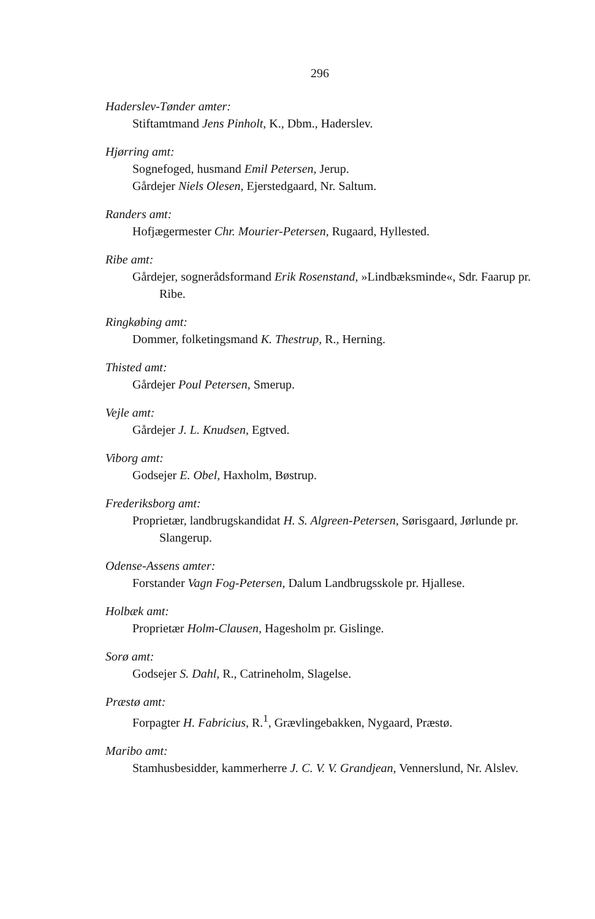296
Haderslev-Tønder amter:
Stiftamtmand Jens Pinholt, K., Dbm., Haderslev.
Hjørring amt:
Sognefoged, husmand Emil Petersen, Jerup.
Gårdejer Niels Olesen, Ejerstedgaard, Nr. Saltum.
Randers amt:
Hofjægermester Chr. Mourier-Petersen, Rugaard, Hyllested.
Ribe amt:
Gårdejer, sognerådsformand Erik Rosenstand, »Lindbæksminde«, Sdr. Faarup pr. Ribe.
Ringkøbing amt:
Dommer, folketingsmand K. Thestrup, R., Herning.
Thisted amt:
Gårdejer Poul Petersen, Smerup.
Vejle amt:
Gårdejer J. L. Knudsen, Egtved.
Viborg amt:
Godsejer E. Obel, Haxholm, Bøstrup.
Frederiksborg amt:
Proprietær, landbrugskandidat H. S. Algreen-Petersen, Sørisgaard, Jørlunde pr. Slangerup.
Odense-Assens amter:
Forstander Vagn Fog-Petersen, Dalum Landbrugsskole pr. Hjallese.
Holbæk amt:
Proprietær Holm-Clausen, Hagesholm pr. Gislinge.
Sorø amt:
Godsejer S. Dahl, R., Catrineholm, Slagelse.
Præstø amt:
Forpagter H. Fabricius, R.<sup>1</sup>, Grævlingebakken, Nygaard, Præstø.
Maribo amt:
Stamhusbesidder, kammerherre J. C. V. V. Grandjean, Vennerslund, Nr. Alslev.